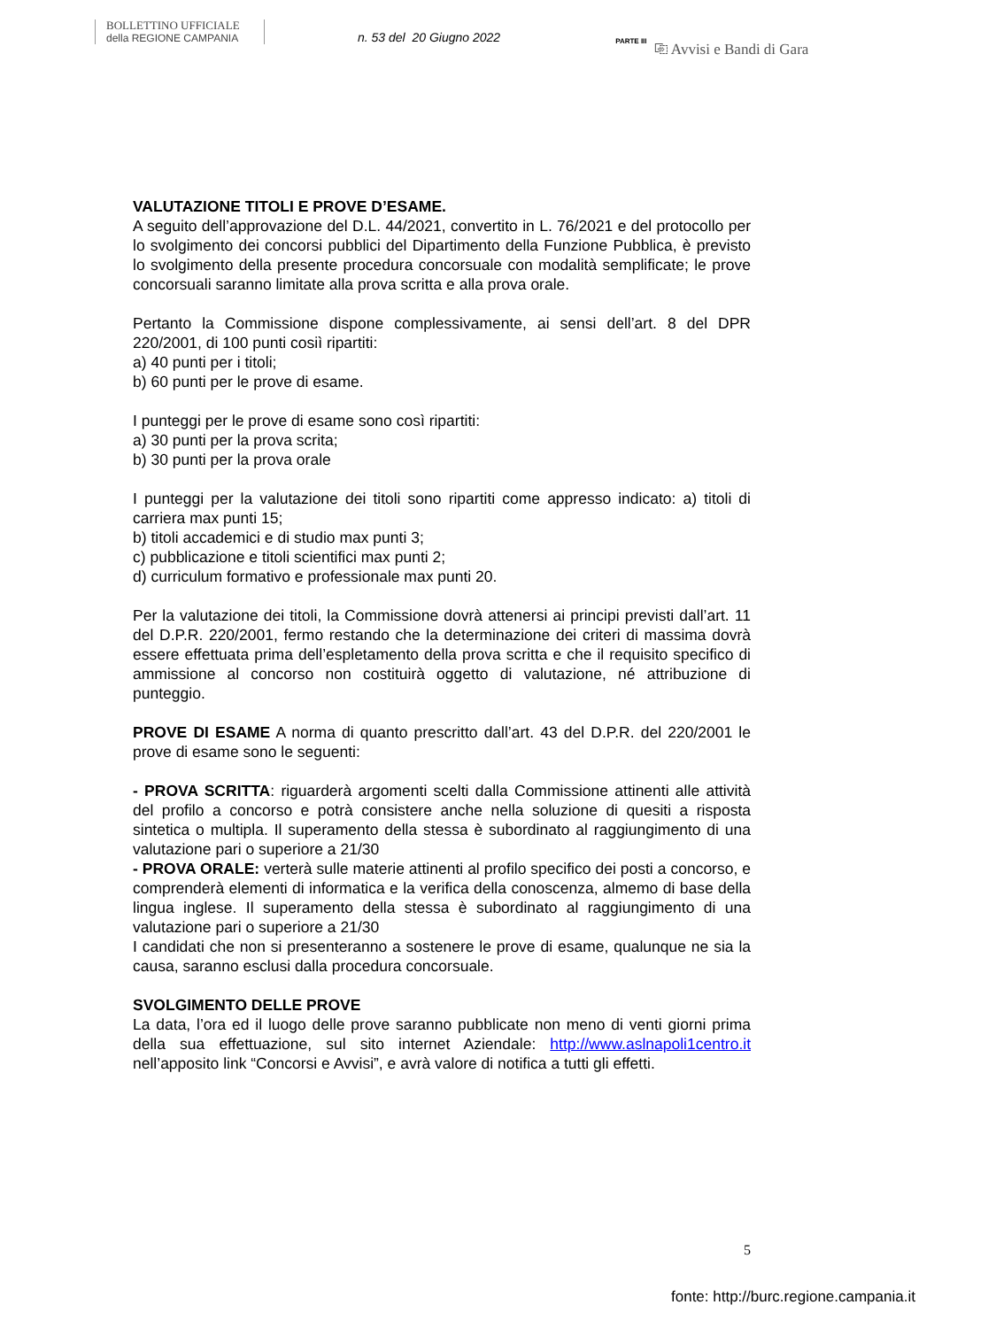BOLLETTINO UFFICIALE
della REGIONE CAMPANIA
n. 53 del 20 Giugno 2022
PARTE III
⎘ Avvisi e Bandi di Gara
VALUTAZIONE TITOLI E PROVE D’ESAME.
A seguito dell’approvazione del D.L. 44/2021, convertito in L. 76/2021 e del protocollo per lo svolgimento dei concorsi pubblici del Dipartimento della Funzione Pubblica, è previsto lo svolgimento della presente procedura concorsuale con modalità semplificate; le prove concorsuali saranno limitate alla prova scritta e alla prova orale.
Pertanto la Commissione dispone complessivamente, ai sensi dell’art. 8 del DPR 220/2001, di 100 punti cosiì ripartiti:
a) 40 punti per i titoli;
b) 60 punti per le prove di esame.
I punteggi per le prove di esame sono così ripartiti:
a) 30 punti per la prova scrita;
b) 30 punti per la prova orale
I punteggi per la valutazione dei titoli sono ripartiti come appresso indicato: a) titoli di carriera max punti 15;
b) titoli accademici e di studio max punti 3;
c) pubblicazione e titoli scientifici max punti 2;
d) curriculum formativo e professionale max punti 20.
Per la valutazione dei titoli, la Commissione dovrà attenersi ai principi previsti dall’art. 11 del D.P.R. 220/2001, fermo restando che la determinazione dei criteri di massima dovrà essere effettuata prima dell’espletamento della prova scritta e che il requisito specifico di ammissione al concorso non costituirà oggetto di valutazione, né attribuzione di punteggio.
PROVE DI ESAME A norma di quanto prescritto dall’art. 43 del D.P.R. del 220/2001 le prove di esame sono le seguenti:
- PROVA SCRITTA: riguarderà argomenti scelti dalla Commissione attinenti alle attività del profilo a concorso e potrà consistere anche nella soluzione di quesiti a risposta sintetica o multipla. Il superamento della stessa è subordinato al raggiungimento di una valutazione pari o superiore a 21/30
- PROVA ORALE: verterà sulle materie attinenti al profilo specifico dei posti a concorso, e comprenderà elementi di informatica e la verifica della conoscenza, almemo di base della lingua inglese. Il superamento della stessa è subordinato al raggiungimento di una valutazione pari o superiore a 21/30
I candidati che non si presenteranno a sostenere le prove di esame, qualunque ne sia la causa, saranno esclusi dalla procedura concorsuale.
SVOLGIMENTO DELLE PROVE
La data, l’ora ed il luogo delle prove saranno pubblicate non meno di venti giorni prima della sua effettuazione, sul sito internet Aziendale: http://www.aslnapoli1centro.it nell’apposito link “Concorsi e Avvisi”, e avrà valore di notifica a tutti gli effetti.
5
fonte: http://burc.regione.campania.it